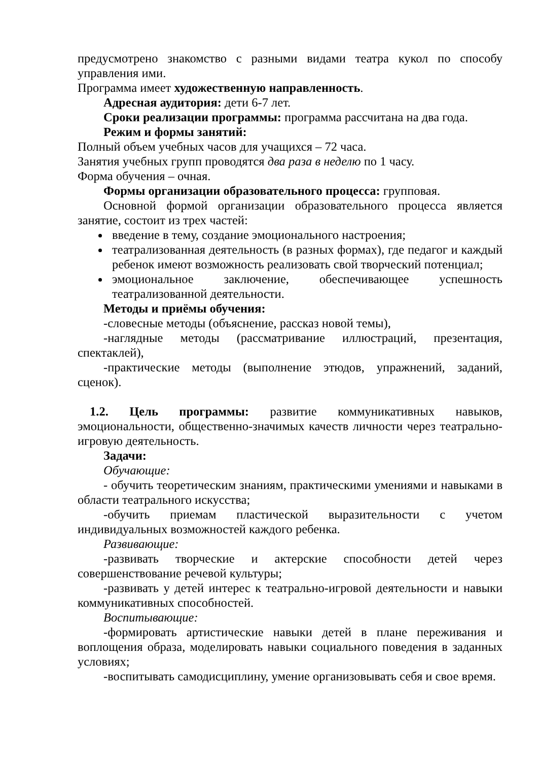предусмотрено знакомство с разными видами театра кукол по способу управления ими.
Программа имеет художественную направленность.
Адресная аудитория: дети 6-7 лет.
Сроки реализации программы: программа рассчитана на два года.
Режим и формы занятий:
Полный объем учебных часов для учащихся – 72 часа.
Занятия учебных групп проводятся два раза в неделю по 1 часу.
Форма обучения – очная.
Формы организации образовательного процесса: групповая.
Основной формой организации образовательного процесса является занятие, состоит из трех частей:
введение в тему, создание эмоционального настроения;
театрализованная деятельность (в разных формах), где педагог и каждый ребенок имеют возможность реализовать свой творческий потенциал;
эмоциональное заключение, обеспечивающее успешность театрализованной деятельности.
Методы и приёмы обучения:
-словесные методы (объяснение, рассказ новой темы),
-наглядные методы (рассматривание иллюстраций, презентация, спектаклей),
-практические методы (выполнение этюдов, упражнений, заданий, сценок).
1.2. Цель программы: развитие коммуникативных навыков, эмоциональности, общественно-значимых качеств личности через театрально-игровую деятельность.
Задачи:
Обучающие:
- обучить теоретическим знаниям, практическими умениями и навыками в области театрального искусства;
-обучить приемам пластической выразительности с учетом индивидуальных возможностей каждого ребенка.
Развивающие:
-развивать творческие и актерские способности детей через совершенствование речевой культуры;
-развивать у детей интерес к театрально-игровой деятельности и навыки коммуникативных способностей.
Воспитывающие:
-формировать артистические навыки детей в плане переживания и воплощения образа, моделировать навыки социального поведения в заданных условиях;
-воспитывать самодисциплину, умение организовывать себя и свое время.